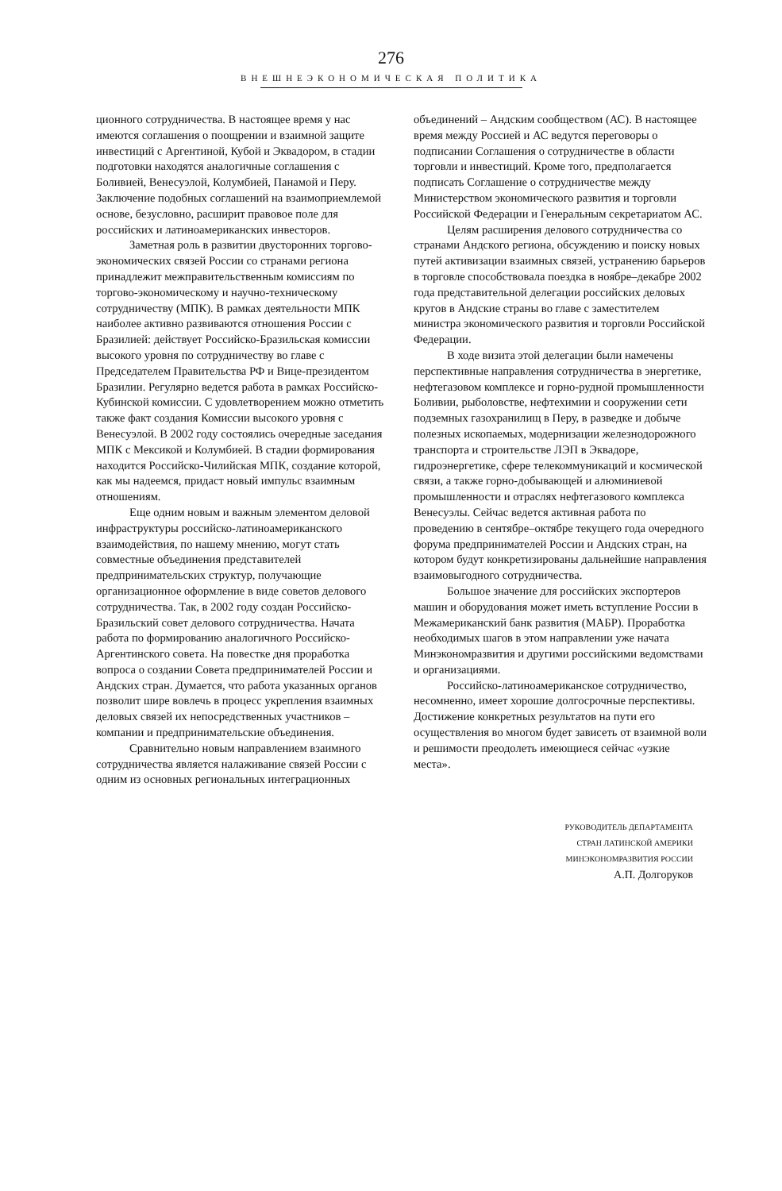276
ВНЕШНЕЭКОНОМИЧЕСКАЯ ПОЛИТИКА
ционного сотрудничества. В настоящее время у нас имеются соглашения о поощрении и взаимной защите инвестиций с Аргентиной, Кубой и Эквадором, в стадии подготовки находятся аналогичные соглашения с Боливией, Венесуэлой, Колумбией, Панамой и Перу. Заключение подобных соглашений на взаимоприемлемой основе, безусловно, расширит правовое поле для российских и латиноамериканских инвесторов.
Заметная роль в развитии двусторонних торгово-экономических связей России со странами региона принадлежит межправительственным комиссиям по торгово-экономическому и научно-техническому сотрудничеству (МПК). В рамках деятельности МПК наиболее активно развиваются отношения России с Бразилией: действует Российско-Бразильская комиссии высокого уровня по сотрудничеству во главе с Председателем Правительства РФ и Вице-президентом Бразилии. Регулярно ведется работа в рамках Российско-Кубинской комиссии. С удовлетворением можно отметить также факт создания Комиссии высокого уровня с Венесуэлой. В 2002 году состоялись очередные заседания МПК с Мексикой и Колумбией. В стадии формирования находится Российско-Чилийская МПК, создание которой, как мы надеемся, придаст новый импульс взаимным отношениям.
Еще одним новым и важным элементом деловой инфраструктуры российско-латиноамериканского взаимодействия, по нашему мнению, могут стать совместные объединения представителей предпринимательских структур, получающие организационное оформление в виде советов делового сотрудничества. Так, в 2002 году создан Российско-Бразильский совет делового сотрудничества. Начата работа по формированию аналогичного Российско-Аргентинского совета. На повестке дня проработка вопроса о создании Совета предпринимателей России и Андских стран. Думается, что работа указанных органов позволит шире вовлечь в процесс укрепления взаимных деловых связей их непосредственных участников – компании и предпринимательские объединения.
Сравнительно новым направлением взаимного сотрудничества является налаживание связей России с одним из основных региональных интеграционных
объединений – Андским сообществом (АС). В настоящее время между Россией и АС ведутся переговоры о подписании Соглашения о сотрудничестве в области торговли и инвестиций. Кроме того, предполагается подписать Соглашение о сотрудничестве между Министерством экономического развития и торговли Российской Федерации и Генеральным секретариатом АС.
Целям расширения делового сотрудничества со странами Андского региона, обсуждению и поиску новых путей активизации взаимных связей, устранению барьеров в торговле способствовала поездка в ноябре–декабре 2002 года представительной делегации российских деловых кругов в Андские страны во главе с заместителем министра экономического развития и торговли Российской Федерации.
В ходе визита этой делегации были намечены перспективные направления сотрудничества в энергетике, нефтегазовом комплексе и горно-рудной промышленности Боливии, рыболовстве, нефтехимии и сооружении сети подземных газохранилищ в Перу, в разведке и добыче полезных ископаемых, модернизации железнодорожного транспорта и строительстве ЛЭП в Эквадоре, гидроэнергетике, сфере телекоммуникаций и космической связи, а также горно-добывающей и алюминиевой промышленности и отраслях нефтегазового комплекса Венесуэлы. Сейчас ведется активная работа по проведению в сентябре–октябре текущего года очередного форума предпринимателей России и Андских стран, на котором будут конкретизированы дальнейшие направления взаимовыгодного сотрудничества.
Большое значение для российских экспортеров машин и оборудования может иметь вступление России в Межамериканский банк развития (МАБР). Проработка необходимых шагов в этом направлении уже начата Минэкономразвития и другими российскими ведомствами и организациями.
Российско-латиноамериканское сотрудничество, несомненно, имеет хорошие долгосрочные перспективы. Достижение конкретных результатов на пути его осуществления во многом будет зависеть от взаимной воли и решимости преодолеть имеющиеся сейчас «узкие места».
РУКОВОДИТЕЛЬ ДЕПАРТАМЕНТА
СТРАН ЛАТИНСКОЙ АМЕРИКИ
МИНЭКОНОМРАЗВИТИЯ РОССИИ
А.П. Долгоруков